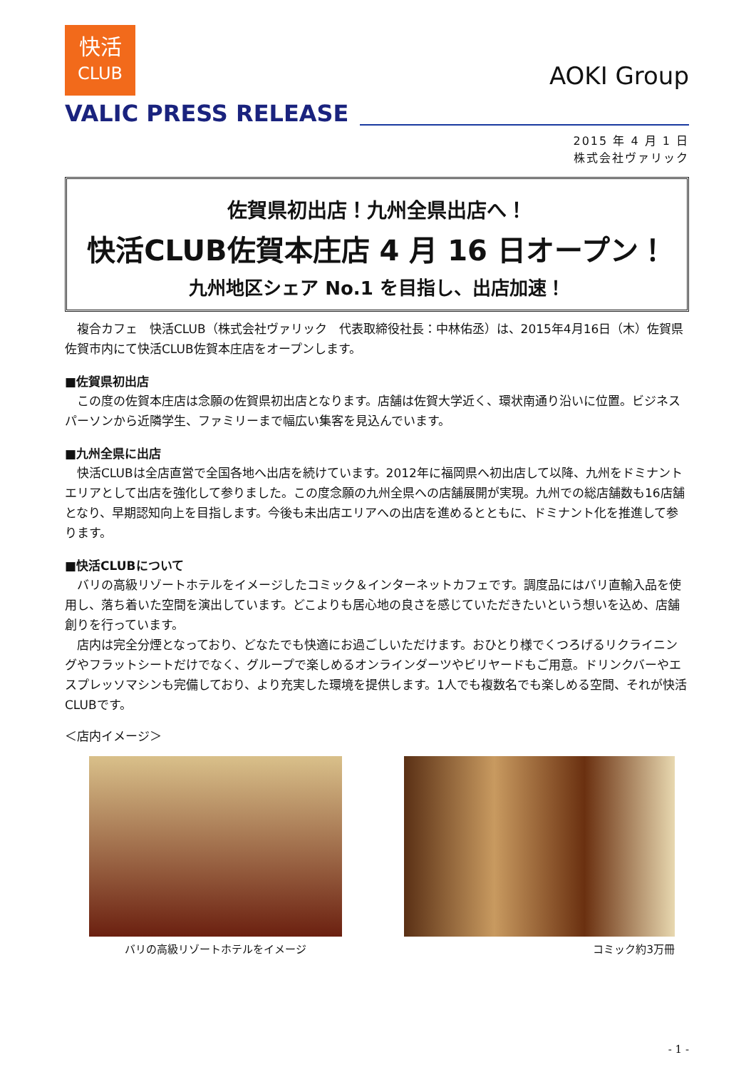快活
CLUB
AOKI Group
VALIC PRESS RELEASE
2015 年 4 月 1 日
株式会社ヴァリック
佐賀県初出店！九州全県出店へ！
快活CLUB佐賀本庄店 4 月 16 日オープン！
九州地区シェア No.1 を目指し、出店加速！
　複合カフェ　快活CLUB（株式会社ヴァリック　代表取締役社長：中林佑丞）は、2015年4月16日（木）佐賀県佐賀市内にて快活CLUB佐賀本庄店をオープンします。
■佐賀県初出店
　この度の佐賀本庄店は念願の佐賀県初出店となります。店舗は佐賀大学近く、環状南通り沿いに位置。ビジネスパーソンから近隣学生、ファミリーまで幅広い集客を見込んでいます。
■九州全県に出店
　快活CLUBは全店直営で全国各地へ出店を続けています。2012年に福岡県へ初出店して以降、九州をドミナントエリアとして出店を強化して参りました。この度念願の九州全県への店舗展開が実現。九州での総店舗数も16店舗となり、早期認知向上を目指します。今後も未出店エリアへの出店を進めるとともに、ドミナント化を推進して参ります。
■快活CLUBについて
　バリの高級リゾートホテルをイメージしたコミック＆インターネットカフェです。調度品にはバリ直輸入品を使用し、落ち着いた空間を演出しています。どこよりも居心地の良さを感じていただきたいという想いを込め、店舗創りを行っています。
　店内は完全分煙となっており、どなたでも快適にお過ごしいただけます。おひとり様でくつろげるリクライニングやフラットシートだけでなく、グループで楽しめるオンラインダーツやビリヤードもご用意。ドリンクバーやエスプレッソマシンも完備しており、より充実した環境を提供します。1人でも複数名でも楽しめる空間、それが快活CLUBです。
＜店内イメージ＞
バリの高級リゾートホテルをイメージ コミック約3万冊
- 1 -